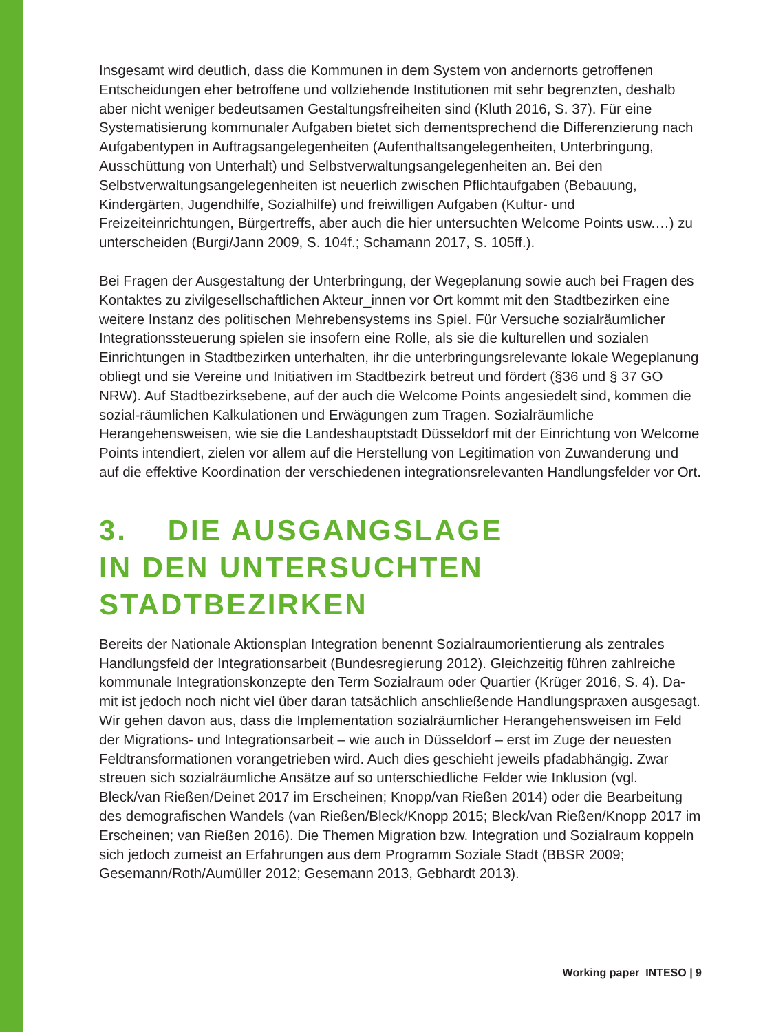Insgesamt wird deutlich, dass die Kommunen in dem System von andernorts getroffenen Entscheidungen eher betroffene und vollziehende Institutionen mit sehr begrenzten, deshalb aber nicht weniger bedeutsamen Gestaltungsfreiheiten sind (Kluth 2016, S. 37). Für eine Systematisierung kommunaler Aufgaben bietet sich dementsprechend die Differenzierung nach Aufgabentypen in Auftragsangelegenheiten (Aufenthaltsangelegen­heiten, Unterbringung, Ausschüttung von Unterhalt) und Selbstverwaltungsangelegenhei­ten an. Bei den Selbstverwaltungsangelegenheiten ist neuerlich zwischen Pflichtaufgaben (Bebauung, Kindergärten, Jugendhilfe, Sozialhilfe) und freiwilligen Aufgaben (Kultur- und Freizeiteinrichtungen, Bürgertreffs, aber auch die hier untersuchten Welcome Points usw.…) zu unterscheiden (Burgi/Jann 2009, S. 104f.; Schamann 2017, S. 105ff.).
Bei Fragen der Ausgestaltung der Unterbringung, der Wegeplanung sowie auch bei Fragen des Kontaktes zu zivilgesellschaftlichen Akteur_innen vor Ort kommt mit den Stadtbezirken eine weitere Instanz des politischen Mehrebensystems ins Spiel. Für Versuche sozialräumlicher Integrationssteuerung spielen sie insofern eine Rolle, als sie die kulturellen und sozialen Einrichtungen in Stadtbezirken unterhalten, ihr die unterbringungsrelevante lokale Wegeplanung obliegt und sie Vereine und Initiativen im Stadtbezirk betreut und fördert (§36 und § 37 GO NRW). Auf Stadtbezirksebene, auf der auch die Welcome Points angesiedelt sind, kommen die sozial-räumlichen Kalkulationen und Erwägungen zum Tragen. Sozialräumliche Herangehensweisen, wie sie die Landes­hauptstadt Düsseldorf mit der Einrichtung von Welcome Points intendiert, zielen vor allem auf die Herstellung von Legitimation von Zuwanderung und auf die effektive Koordination der verschiedenen integrationsrelevanten Handlungsfelder vor Ort.
3. DIE AUSGANGSLAGE
IN DEN UNTERSUCHTEN
STADTBEZIRKEN
Bereits der Nationale Aktionsplan Integration benennt Sozialraumorientierung als zent­rales Handlungsfeld der Integrationsarbeit (Bundesregierung 2012). Gleichzeitig führen zahlreiche kommunale Integrationskonzepte den Term Sozialraum oder Quartier (Krü­ger 2016, S. 4). Da-mit ist jedoch noch nicht viel über daran tatsächlich anschließende Handlungspraxen ausgesagt. Wir gehen davon aus, dass die Implementation sozialräum­licher Herangehensweisen im Feld der Migrations- und Integrationsarbeit – wie auch in Düsseldorf – erst im Zuge der neuesten Feldtransformationen vorangetrieben wird. Auch dies geschieht jeweils pfadabhängig. Zwar streuen sich sozialräumliche Ansätze auf so unterschiedliche Felder wie Inklusion (vgl. Bleck/van Rießen/Deinet 2017 im Erscheinen; Knopp/van Rießen 2014) oder die Bearbeitung des demografischen Wandels (van Rie­ßen/Bleck/Knopp 2015; Bleck/van Rießen/Knopp 2017 im Erscheinen; van Rießen 2016). Die Themen Migration bzw. Integration und Sozialraum koppeln sich jedoch zumeist an Erfahrungen aus dem Programm Soziale Stadt (BBSR 2009; Gesemann/Roth/Aumüller 2012; Gesemann 2013, Gebhardt 2013).
Working paper INTESO | 9